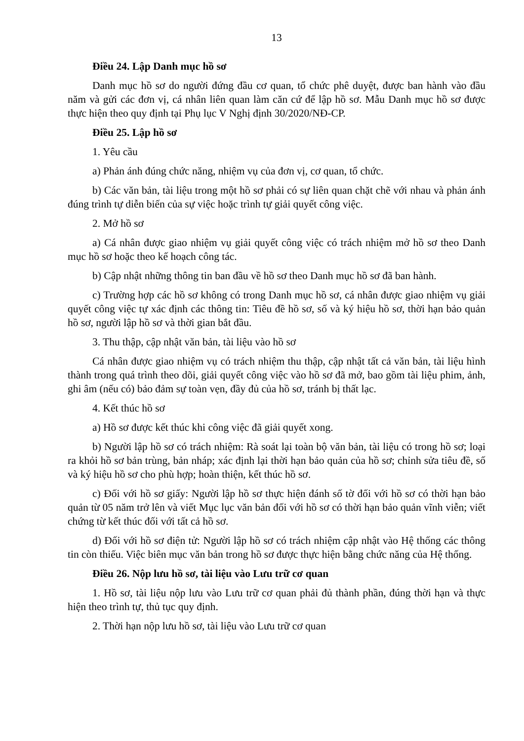13
Điều 24. Lập Danh mục hồ sơ
Danh mục hồ sơ do người đứng đầu cơ quan, tổ chức phê duyệt, được ban hành vào đầu năm và gửi các đơn vị, cá nhân liên quan làm căn cứ để lập hồ sơ. Mẫu Danh mục hồ sơ được thực hiện theo quy định tại Phụ lục V Nghị định 30/2020/NĐ-CP.
Điều 25. Lập hồ sơ
1. Yêu cầu
a) Phản ánh đúng chức năng, nhiệm vụ của đơn vị, cơ quan, tổ chức.
b) Các văn bản, tài liệu trong một hồ sơ phải có sự liên quan chặt chẽ với nhau và phản ánh đúng trình tự diễn biến của sự việc hoặc trình tự giải quyết công việc.
2. Mở hồ sơ
a) Cá nhân được giao nhiệm vụ giải quyết công việc có trách nhiệm mở hồ sơ theo Danh mục hồ sơ hoặc theo kế hoạch công tác.
b) Cập nhật những thông tin ban đầu về hồ sơ theo Danh mục hồ sơ đã ban hành.
c) Trường hợp các hồ sơ không có trong Danh mục hồ sơ, cá nhân được giao nhiệm vụ giải quyết công việc tự xác định các thông tin: Tiêu đề hồ sơ, số và ký hiệu hồ sơ, thời hạn bảo quản hồ sơ, người lập hồ sơ và thời gian bắt đầu.
3. Thu thập, cập nhật văn bản, tài liệu vào hồ sơ
Cá nhân được giao nhiệm vụ có trách nhiệm thu thập, cập nhật tất cả văn bản, tài liệu hình thành trong quá trình theo dõi, giải quyết công việc vào hồ sơ đã mở, bao gồm tài liệu phim, ảnh, ghi âm (nếu có) bảo đảm sự toàn vẹn, đầy đủ của hồ sơ, tránh bị thất lạc.
4. Kết thúc hồ sơ
a) Hồ sơ được kết thúc khi công việc đã giải quyết xong.
b) Người lập hồ sơ có trách nhiệm: Rà soát lại toàn bộ văn bản, tài liệu có trong hồ sơ; loại ra khỏi hồ sơ bản trùng, bản nháp; xác định lại thời hạn bảo quản của hồ sơ; chỉnh sửa tiêu đề, số và ký hiệu hồ sơ cho phù hợp; hoàn thiện, kết thúc hồ sơ.
c) Đối với hồ sơ giấy: Người lập hồ sơ thực hiện đánh số tờ đối với hồ sơ có thời hạn bảo quản từ 05 năm trở lên và viết Mục lục văn bản đối với hồ sơ có thời hạn bảo quản vĩnh viễn; viết chứng từ kết thúc đối với tất cả hồ sơ.
d) Đối với hồ sơ điện tử: Người lập hồ sơ có trách nhiệm cập nhật vào Hệ thống các thông tin còn thiếu. Việc biên mục văn bản trong hồ sơ được thực hiện bằng chức năng của Hệ thống.
Điều 26. Nộp lưu hồ sơ, tài liệu vào Lưu trữ cơ quan
1. Hồ sơ, tài liệu nộp lưu vào Lưu trữ cơ quan phải đủ thành phần, đúng thời hạn và thực hiện theo trình tự, thủ tục quy định.
2. Thời hạn nộp lưu hồ sơ, tài liệu vào Lưu trữ cơ quan